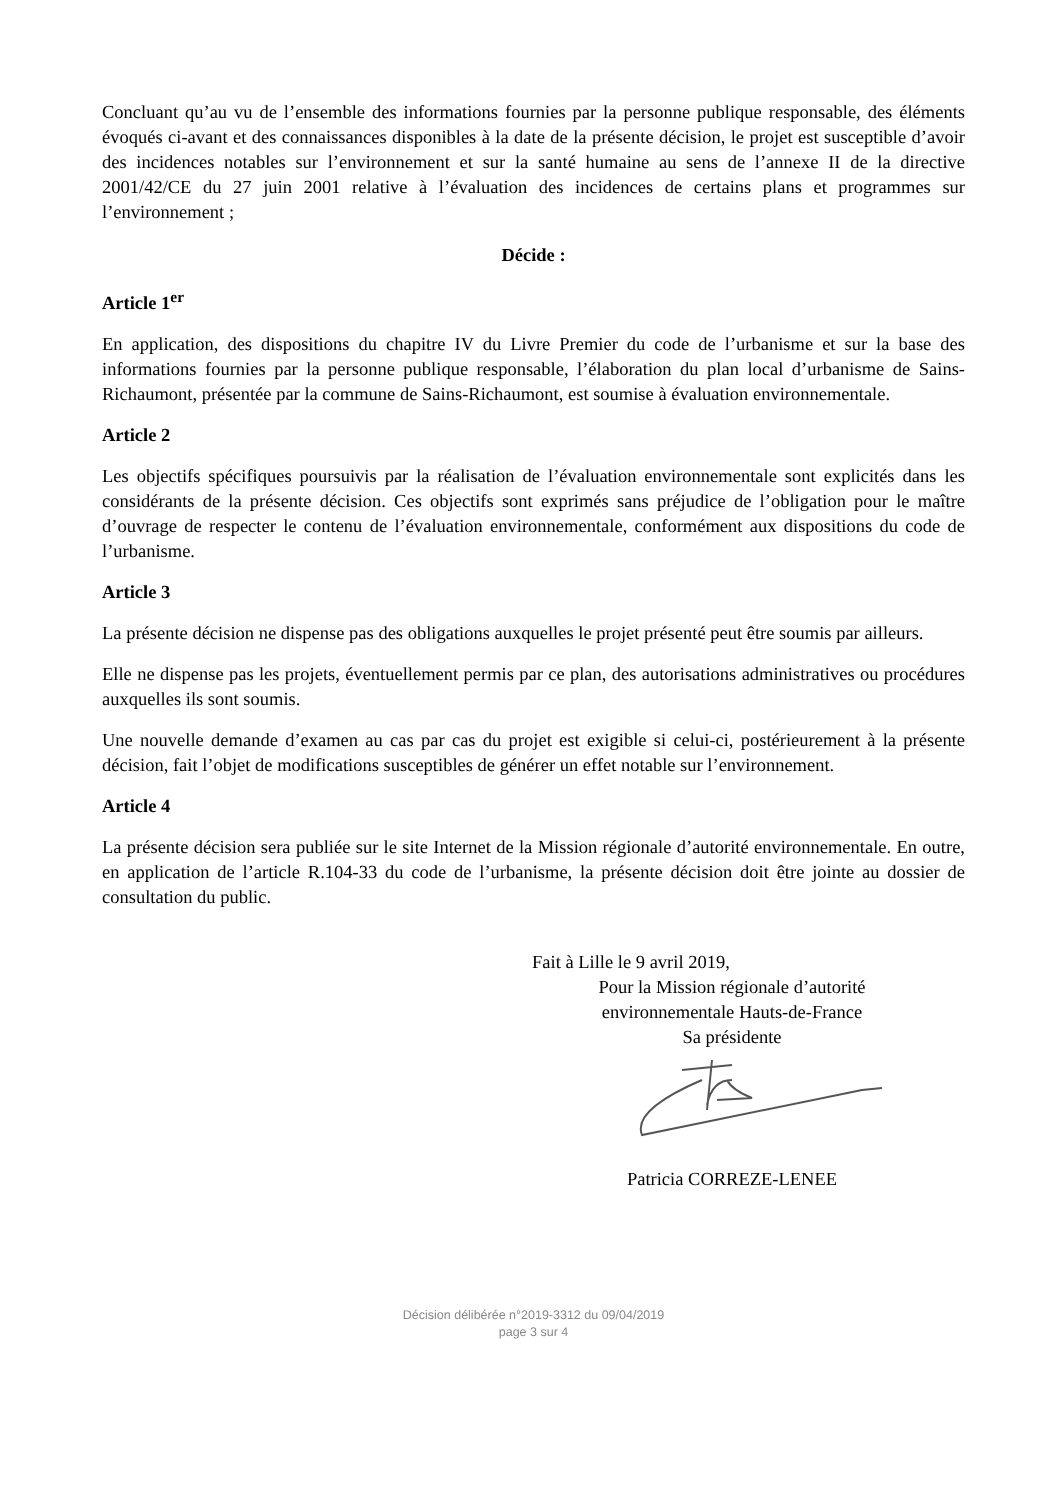Concluant qu’au vu de l’ensemble des informations fournies par la personne publique responsable, des éléments évoqués ci-avant et des connaissances disponibles à la date de la présente décision, le projet est susceptible d’avoir des incidences notables sur l’environnement et sur la santé humaine au sens de l’annexe II de la directive 2001/42/CE du 27 juin 2001 relative à l’évaluation des incidences de certains plans et programmes sur l’environnement ;
Décide :
Article 1<sup>er</sup>
En application, des dispositions du chapitre IV du Livre Premier du code de l’urbanisme et sur la base des informations fournies par la personne publique responsable, l’élaboration du plan local d’urbanisme de Sains-Richaumont, présentée par la commune de Sains-Richaumont, est soumise à évaluation environnementale.
Article 2
Les objectifs spécifiques poursuivis par la réalisation de l’évaluation environnementale sont explicités dans les considérants de la présente décision. Ces objectifs sont exprimés sans préjudice de l’obligation pour le maître d’ouvrage de respecter le contenu de l’évaluation environnementale, conformément aux dispositions du code de l’urbanisme.
Article 3
La présente décision ne dispense pas des obligations auxquelles le projet présenté peut être soumis par ailleurs.
Elle ne dispense pas les projets, éventuellement permis par ce plan, des autorisations administratives ou procédures auxquelles ils sont soumis.
Une nouvelle demande d’examen au cas par cas du projet est exigible si celui-ci, postérieurement à la présente décision, fait l’objet de modifications susceptibles de générer un effet notable sur l’environnement.
Article 4
La présente décision sera publiée sur le site Internet de la Mission régionale d’autorité environnementale. En outre, en application de l’article R.104-33 du code de l’urbanisme, la présente décision doit être jointe au dossier de consultation du public.
Fait à Lille le 9 avril 2019,
Pour la Mission régionale d’autorité
environnementale Hauts-de-France
Sa présidente
Patricia CORREZE-LENEE
Décision délibérée n°2019-3312 du 09/04/2019
page 3 sur 4